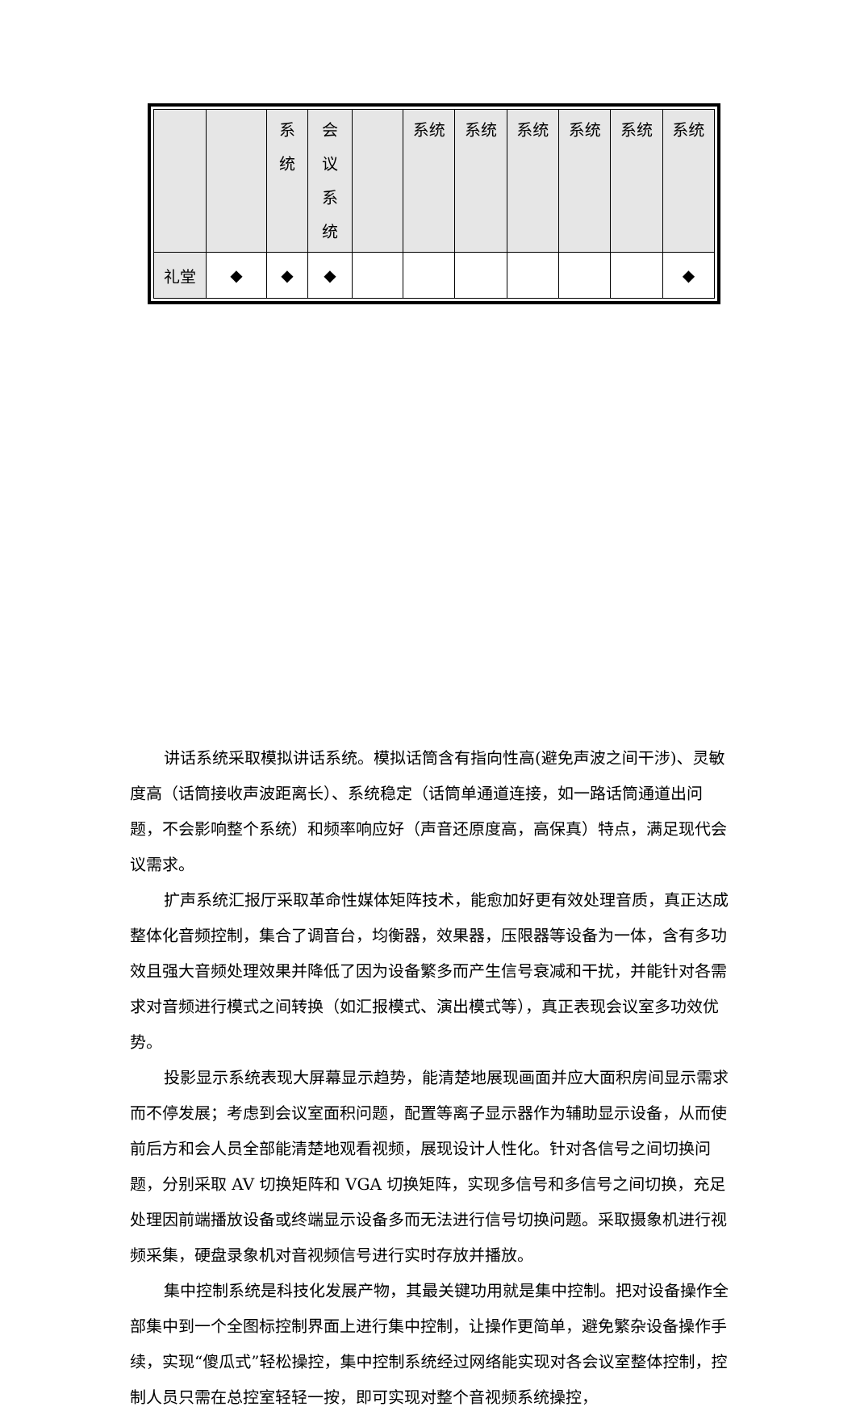| | | 系 统 | 会 议 系 统 | | 系统 | 系统 | 系统 | 系统 | 系统 | 系统 |
| --- | --- | --- | --- | --- | --- | --- | --- | --- | --- | --- |
| 礼堂 | ◆ | ◆ | ◆ | | | | | | | ◆ |
讲话系统采取模拟讲话系统。模拟话筒含有指向性高(避免声波之间干涉)、灵敏度高（话筒接收声波距离长）、系统稳定（话筒单通道连接，如一路话筒通道出问题，不会影响整个系统）和频率响应好（声音还原度高，高保真）特点，满足现代会议需求。
扩声系统汇报厅采取革命性媒体矩阵技术，能愈加好更有效处理音质，真正达成整体化音频控制，集合了调音台，均衡器，效果器，压限器等设备为一体，含有多功效且强大音频处理效果并降低了因为设备繁多而产生信号衰减和干扰，并能针对各需求对音频进行模式之间转换（如汇报模式、演出模式等），真正表现会议室多功效优势。
投影显示系统表现大屏幕显示趋势，能清楚地展现画面并应大面积房间显示需求而不停发展；考虑到会议室面积问题，配置等离子显示器作为辅助显示设备，从而使前后方和会人员全部能清楚地观看视频，展现设计人性化。针对各信号之间切换问题，分别采取 AV 切换矩阵和 VGA 切换矩阵，实现多信号和多信号之间切换，充足处理因前端播放设备或终端显示设备多而无法进行信号切换问题。采取摄象机进行视频采集，硬盘录象机对音视频信号进行实时存放并播放。
集中控制系统是科技化发展产物，其最关键功用就是集中控制。把对设备操作全部集中到一个全图标控制界面上进行集中控制，让操作更简单，避免繁杂设备操作手续，实现“傻瓜式”轻松操控，集中控制系统经过网络能实现对各会议室整体控制，控制人员只需在总控室轻轻一按，即可实现对整个音视频系统操控，